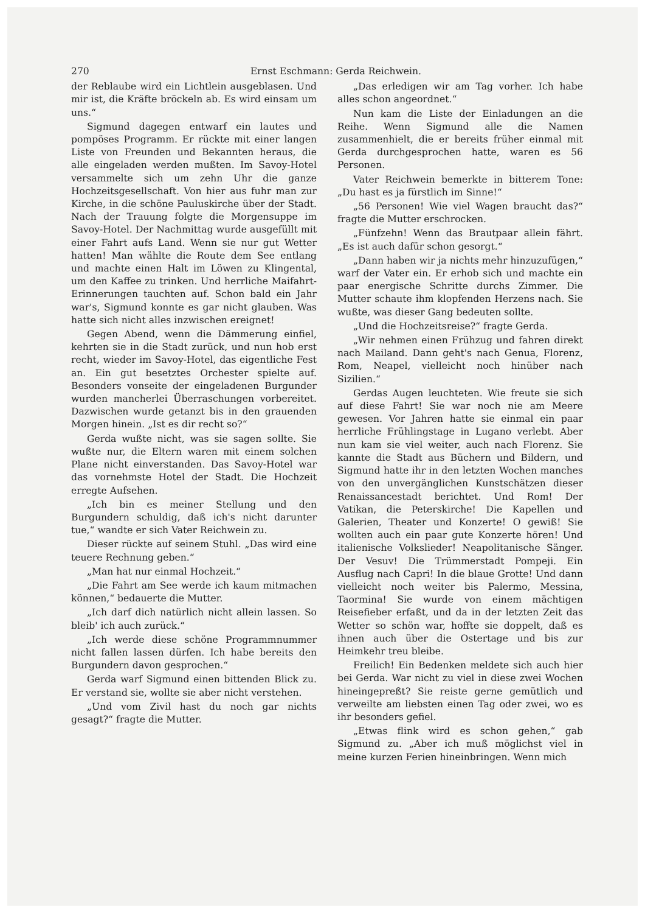270 Ernst Eschmann: Gerda Reichwein.
der Reblaube wird ein Lichtlein ausgeblasen. Und mir ist, die Kräfte bröckeln ab. Es wird einsam um uns.“
Sigmund dagegen entwarf ein lautes und pompöses Programm. Er rückte mit einer langen Liste von Freunden und Bekannten heraus, die alle eingeladen werden mußten. Im Savoy-Hotel versammelte sich um zehn Uhr die ganze Hochzeitsgesellschaft. Von hier aus fuhr man zur Kirche, in die schöne Pauluskirche über der Stadt. Nach der Trauung folgte die Morgensuppe im Savoy-Hotel. Der Nachmittag wurde ausgefüllt mit einer Fahrt aufs Land. Wenn sie nur gut Wetter hatten! Man wählte die Route dem See entlang und machte einen Halt im Löwen zu Klingental, um den Kaffee zu trinken. Und herrliche Maifahrt-Erinnerungen tauchten auf. Schon bald ein Jahr war's, Sigmund konnte es gar nicht glauben. Was hatte sich nicht alles inzwischen ereignet!
Gegen Abend, wenn die Dämmerung einfiel, kehrten sie in die Stadt zurück, und nun hob erst recht, wieder im Savoy-Hotel, das eigentliche Fest an. Ein gut besetztes Orchester spielte auf. Besonders vonseite der eingeladenen Burgunder wurden mancherlei Überraschungen vorbereitet. Dazwischen wurde getanzt bis in den grauenden Morgen hinein. „Ist es dir recht so?“
Gerda wußte nicht, was sie sagen sollte. Sie wußte nur, die Eltern waren mit einem solchen Plane nicht einverstanden. Das Savoy-Hotel war das vornehmste Hotel der Stadt. Die Hochzeit erregte Aufsehen.
„Ich bin es meiner Stellung und den Burgundern schuldig, daß ich's nicht darunter tue,“ wandte er sich Vater Reichwein zu.
Dieser rückte auf seinem Stuhl. „Das wird eine teuere Rechnung geben.“
„Man hat nur einmal Hochzeit.“
„Die Fahrt am See werde ich kaum mitmachen können,“ bedauerte die Mutter.
„Ich darf dich natürlich nicht allein lassen. So bleib' ich auch zurück.“
„Ich werde diese schöne Programmnummer nicht fallen lassen dürfen. Ich habe bereits den Burgundern davon gesprochen.“
Gerda warf Sigmund einen bittenden Blick zu. Er verstand sie, wollte sie aber nicht verstehen.
„Und vom Zivil hast du noch gar nichts gesagt?“ fragte die Mutter.
„Das erledigen wir am Tag vorher. Ich habe alles schon angeordnet.“
Nun kam die Liste der Einladungen an die Reihe. Wenn Sigmund alle die Namen zusammenhielt, die er bereits früher einmal mit Gerda durchgesprochen hatte, waren es 56 Personen.
Vater Reichwein bemerkte in bitterem Tone: „Du hast es ja fürstlich im Sinne!“
„56 Personen! Wie viel Wagen braucht das?“ fragte die Mutter erschrocken.
„Fünfzehn! Wenn das Brautpaar allein fährt. „Es ist auch dafür schon gesorgt.“
„Dann haben wir ja nichts mehr hinzuzufügen,“ warf der Vater ein. Er erhob sich und machte ein paar energische Schritte durchs Zimmer. Die Mutter schaute ihm klopfenden Herzens nach. Sie wußte, was dieser Gang bedeuten sollte.
„Und die Hochzeitsreise?“ fragte Gerda.
„Wir nehmen einen Frühzug und fahren direkt nach Mailand. Dann geht's nach Genua, Florenz, Rom, Neapel, vielleicht noch hinüber nach Sizilien.“
Gerdas Augen leuchteten. Wie freute sie sich auf diese Fahrt! Sie war noch nie am Meere gewesen. Vor Jahren hatte sie einmal ein paar herrliche Frühlingstage in Lugano verlebt. Aber nun kam sie viel weiter, auch nach Florenz. Sie kannte die Stadt aus Büchern und Bildern, und Sigmund hatte ihr in den letzten Wochen manches von den unvergänglichen Kunstschätzen dieser Renaissancestadt berichtet. Und Rom! Der Vatikan, die Peterskirche! Die Kapellen und Galerien, Theater und Konzerte! O gewiß! Sie wollten auch ein paar gute Konzerte hören! Und italienische Volkslieder! Neapolitanische Sänger. Der Vesuv! Die Trümmerstadt Pompeji. Ein Ausflug nach Capri! In die blaue Grotte! Und dann vielleicht noch weiter bis Palermo, Messina, Taormina! Sie wurde von einem mächtigen Reisefieber erfaßt, und da in der letzten Zeit das Wetter so schön war, hoffte sie doppelt, daß es ihnen auch über die Ostertage und bis zur Heimkehr treu bleibe.
Freilich! Ein Bedenken meldete sich auch hier bei Gerda. War nicht zu viel in diese zwei Wochen hineingepreßt? Sie reiste gerne gemütlich und verweilte am liebsten einen Tag oder zwei, wo es ihr besonders gefiel.
„Etwas flink wird es schon gehen,“ gab Sigmund zu. „Aber ich muß möglichst viel in meine kurzen Ferien hineinbringen. Wenn mich